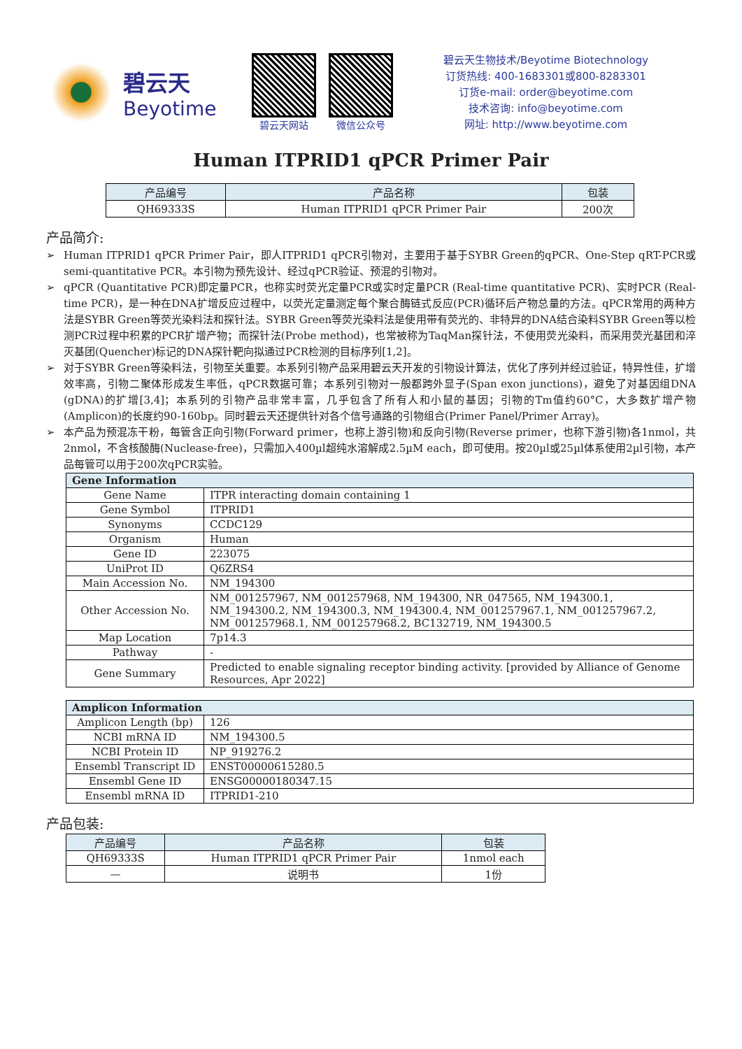碧云天
Beyotime
碧云天网站 微信公众号
碧云天生物技术/Beyotime Biotechnology
订货热线: 400-1683301或800-8283301
订货e-mail: order@beyotime.com
技术咨询: info@beyotime.com
网址: http://www.beyotime.com
Human ITPRID1 qPCR Primer Pair
| 产品编号 | 产品名称 | 包装 |
| --- | --- | --- |
| QH69333S | Human ITPRID1 qPCR Primer Pair | 200次 |
产品简介:
➢ Human ITPRID1 qPCR Primer Pair，即人ITPRID1 qPCR引物对，主要用于基于SYBR Green的qPCR、One-Step qRT-PCR或semi-quantitative PCR。本引物为预先设计、经过qPCR验证、预混的引物对。
➢ qPCR (Quantitative PCR)即定量PCR，也称实时荧光定量PCR或实时定量PCR (Real-time quantitative PCR)、实时PCR (Real-time PCR)，是一种在DNA扩增反应过程中，以荧光定量测定每个聚合酶链式反应(PCR)循环后产物总量的方法。qPCR常用的两种方法是SYBR Green等荧光染料法和探针法。SYBR Green等荧光染料法是使用带有荧光的、非特异的DNA结合染料SYBR Green等以检测PCR过程中积累的PCR扩增产物；而探针法(Probe method)，也常被称为TaqMan探针法，不使用荧光染料，而采用荧光基团和淬灭基团(Quencher)标记的DNA探针靶向拟通过PCR检测的目标序列[1,2]。
➢ 对于SYBR Green等染料法，引物至关重要。本系列引物产品采用碧云天开发的引物设计算法，优化了序列并经过验证，特异性佳，扩增效率高，引物二聚体形成发生率低，qPCR数据可靠；本系列引物对一般都跨外显子(Span exon junctions)，避免了对基因组DNA (gDNA)的扩增[3,4]；本系列的引物产品非常丰富，几乎包含了所有人和小鼠的基因；引物的Tm值约60°C，大多数扩增产物(Amplicon)的长度约90-160bp。同时碧云天还提供针对各个信号通路的引物组合(Primer Panel/Primer Array)。
➢ 本产品为预混冻干粉，每管含正向引物(Forward primer，也称上游引物)和反向引物(Reverse primer，也称下游引物)各1nmol，共2nmol，不含核酸酶(Nuclease-free)，只需加入400µl超纯水溶解成2.5µM each，即可使用。按20µl或25µl体系使用2µl引物，本产品每管可以用于200次qPCR实验。
| Gene Information | |
| --- | --- |
| Gene Name | ITPR interacting domain containing 1 |
| Gene Symbol | ITPRID1 |
| Synonyms | CCDC129 |
| Organism | Human |
| Gene ID | 223075 |
| UniProt ID | Q6ZRS4 |
| Main Accession No. | NM_194300 |
| Other Accession No. | NM_001257967, NM_001257968, NM_194300, NR_047565, NM_194300.1, NM_194300.2, NM_194300.3, NM_194300.4, NM_001257967.1, NM_001257967.2, NM_001257968.1, NM_001257968.2, BC132719, NM_194300.5 |
| Map Location | 7p14.3 |
| Pathway | - |
| Gene Summary | Predicted to enable signaling receptor binding activity. [provided by Alliance of Genome Resources, Apr 2022] |
| Amplicon Information | |
| --- | --- |
| Amplicon Length (bp) | 126 |
| NCBI mRNA ID | NM_194300.5 |
| NCBI Protein ID | NP_919276.2 |
| Ensembl Transcript ID | ENST00000615280.5 |
| Ensembl Gene ID | ENSG00000180347.15 |
| Ensembl mRNA ID | ITPRID1-210 |
产品包装:
| 产品编号 | 产品名称 | 包装 |
| --- | --- | --- |
| QH69333S | Human ITPRID1 qPCR Primer Pair | 1nmol each |
| — | 说明书 | 1份 |